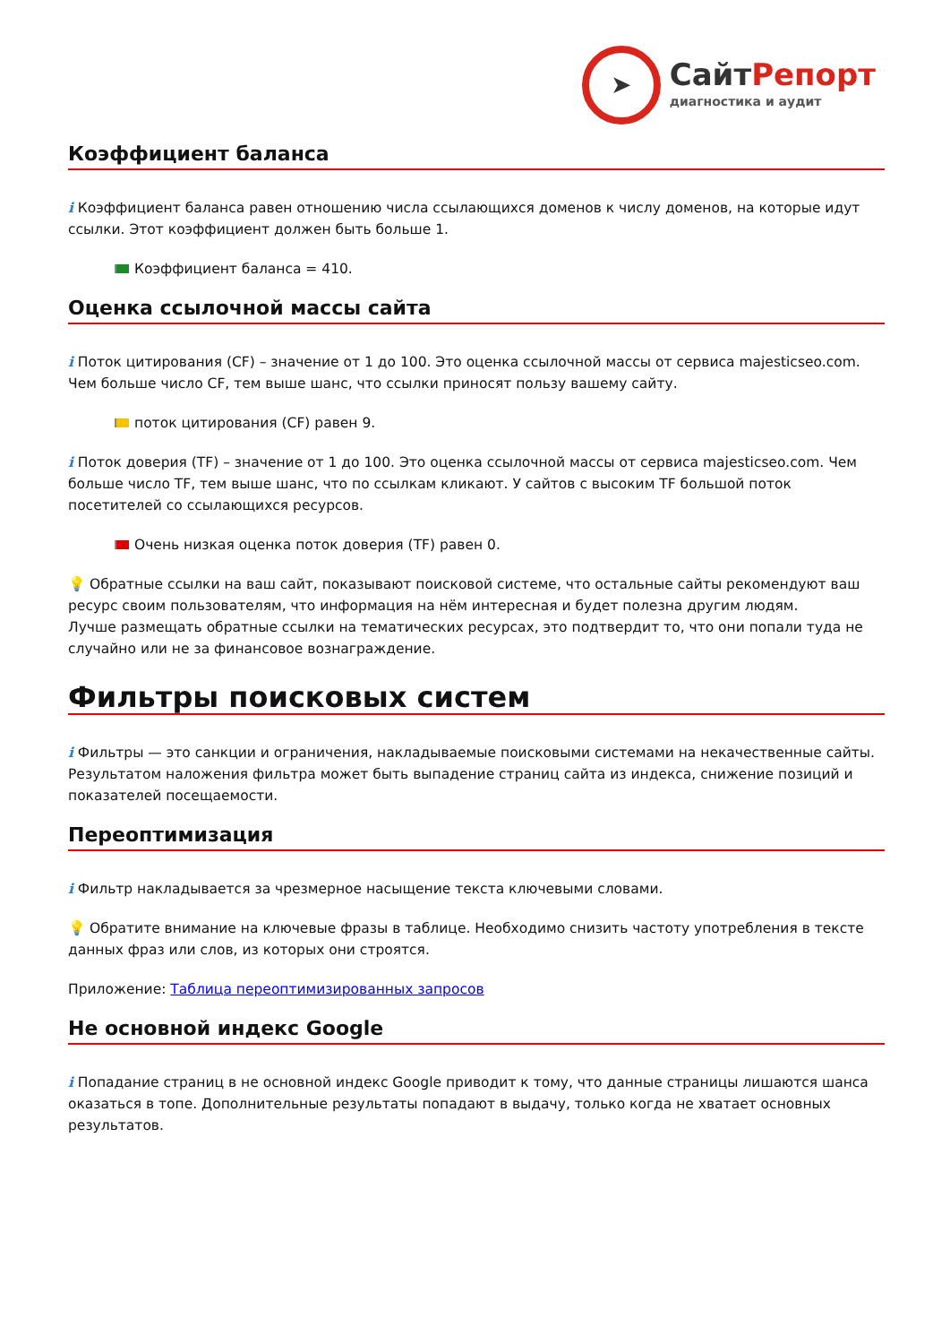➤
СайтРепорт
диагностика и аудит
Коэффициент баланса
i Коэффициент баланса равен отношению числа ссылающихся доменов к числу доменов, на которые идут ссылки. Этот коэффициент должен быть больше 1.
Коэффициент баланса = 410.
Оценка ссылочной массы сайта
i Поток цитирования (CF) – значение от 1 до 100. Это оценка ссылочной массы от сервиса majesticseo.com. Чем больше число CF, тем выше шанс, что ссылки приносят пользу вашему сайту.
поток цитирования (CF) равен 9.
i Поток доверия (TF) – значение от 1 до 100. Это оценка ссылочной массы от сервиса majesticseo.com. Чем больше число TF, тем выше шанс, что по ссылкам кликают. У сайтов с высоким TF большой поток посетителей со ссылающихся ресурсов.
Очень низкая оценка поток доверия (TF) равен 0.
💡 Обратные ссылки на ваш сайт, показывают поисковой системе, что остальные сайты рекомендуют ваш ресурс своим пользователям, что информация на нём интересная и будет полезна другим людям.
Лучше размещать обратные ссылки на тематических ресурсах, это подтвердит то, что они попали туда не случайно или не за финансовое вознаграждение.
Фильтры поисковых систем
i Фильтры — это санкции и ограничения, накладываемые поисковыми системами на некачественные сайты. Результатом наложения фильтра может быть выпадение страниц сайта из индекса, снижение позиций и показателей посещаемости.
Переоптимизация
i Фильтр накладывается за чрезмерное насыщение текста ключевыми словами.
💡 Обратите внимание на ключевые фразы в таблице. Необходимо снизить частоту употребления в тексте данных фраз или слов, из которых они строятся.
Приложение: Таблица переоптимизированных запросов
Не основной индекс Google
i Попадание страниц в не основной индекс Google приводит к тому, что данные страницы лишаются шанса оказаться в топе. Дополнительные результаты попадают в выдачу, только когда не хватает основных результатов.